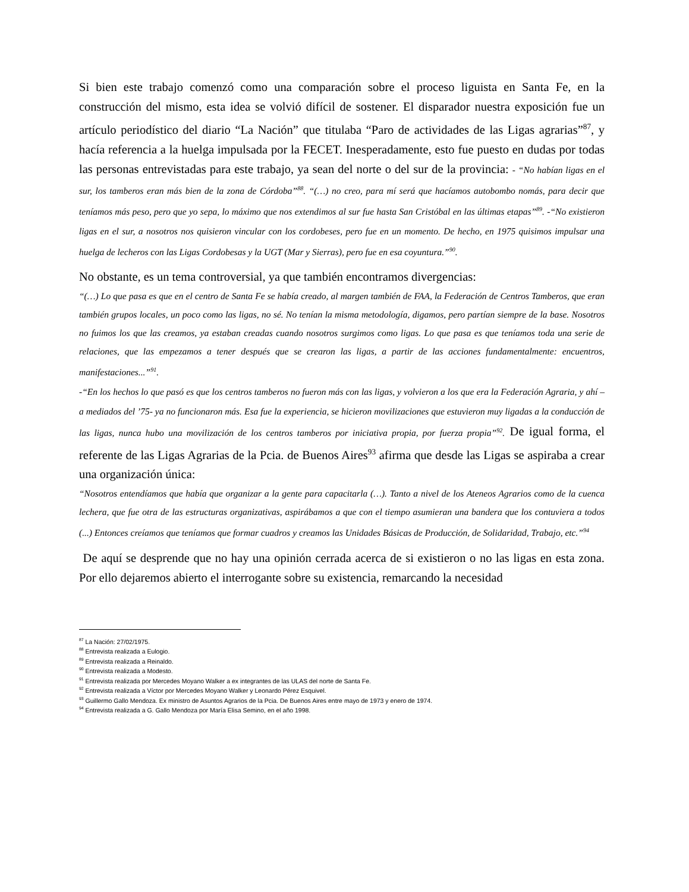Si bien este trabajo comenzó como una comparación sobre el proceso liguista en Santa Fe, en la construcción del mismo, esta idea se volvió difícil de sostener. El disparador nuestra exposición fue un artículo periodístico del diario “La Nación” que titulaba “Paro de actividades de las Ligas agrarias”<sup>87</sup>, y hacía referencia a la huelga impulsada por la FECET. Inesperadamente, esto fue puesto en dudas por todas las personas entrevistadas para este trabajo, ya sean del norte o del sur de la provincia: - “No habían ligas en el sur, los tamberos eran más bien de la zona de Córdoba”<sup>88</sup>. “(…) no creo, para mí será que hacíamos autobombo nomás, para decir que teníamos más peso, pero que yo sepa, lo máximo que nos extendimos al sur fue hasta San Cristóbal en las últimas etapas”<sup>89</sup>. -“No existieron ligas en el sur, a nosotros nos quisieron vincular con los cordobeses, pero fue en un momento. De hecho, en 1975 quisimos impulsar una huelga de lecheros con las Ligas Cordobesas y la UGT (Mar y Sierras), pero fue en esa coyuntura.”<sup>90</sup>.
No obstante, es un tema controversial, ya que también encontramos divergencias:
“(…) Lo que pasa es que en el centro de Santa Fe se había creado, al margen también de FAA, la Federación de Centros Tamberos, que eran también grupos locales, un poco como las ligas, no sé. No tenían la misma metodología, digamos, pero partían siempre de la base. Nosotros no fuimos los que las creamos, ya estaban creadas cuando nosotros surgimos como ligas. Lo que pasa es que teníamos toda una serie de relaciones, que las empezamos a tener después que se crearon las ligas, a partir de las acciones fundamentalmente: encuentros, manifestaciones...”<sup>91</sup>.
-“En los hechos lo que pasó es que los centros tamberos no fueron más con las ligas, y volvieron a los que era la Federación Agraria, y ahí – a mediados del ’75- ya no funcionaron más. Esa fue la experiencia, se hicieron movilizaciones que estuvieron muy ligadas a la conducción de las ligas, nunca hubo una movilización de los centros tamberos por iniciativa propia, por fuerza propia”<sup>92</sup>. De igual forma, el referente de las Ligas Agrarias de la Pcia. de Buenos Aires<sup>93</sup> afirma que desde las Ligas se aspiraba a crear una organización única:
“Nosotros entendíamos que había que organizar a la gente para capacitarla (…). Tanto a nivel de los Ateneos Agrarios como de la cuenca lechera, que fue otra de las estructuras organizativas, aspirábamos a que con el tiempo asumieran una bandera que los contuviera a todos (...) Entonces creíamos que teníamos que formar cuadros y creamos las Unidades Básicas de Producción, de Solidaridad, Trabajo, etc.”<sup>94</sup>
De aquí se desprende que no hay una opinión cerrada acerca de si existieron o no las ligas en esta zona. Por ello dejaremos abierto el interrogante sobre su existencia, remarcando la necesidad
<sup>87</sup> La Nación: 27/02/1975.
<sup>88</sup> Entrevista realizada a Eulogio.
<sup>89</sup> Entrevista realizada a Reinaldo.
<sup>90</sup> Entrevista realizada a Modesto.
<sup>91</sup> Entrevista realizada por Mercedes Moyano Walker a ex integrantes de las ULAS del norte de Santa Fe.
<sup>92</sup> Entrevista realizada a Víctor por Mercedes Moyano Walker y Leonardo Pérez Esquivel.
<sup>93</sup> Guillermo Gallo Mendoza. Ex ministro de Asuntos Agrarios de la Pcia. De Buenos Aires entre mayo de 1973 y enero de 1974.
<sup>94</sup> Entrevista realizada a G. Gallo Mendoza por María Elisa Semino, en el año 1998.